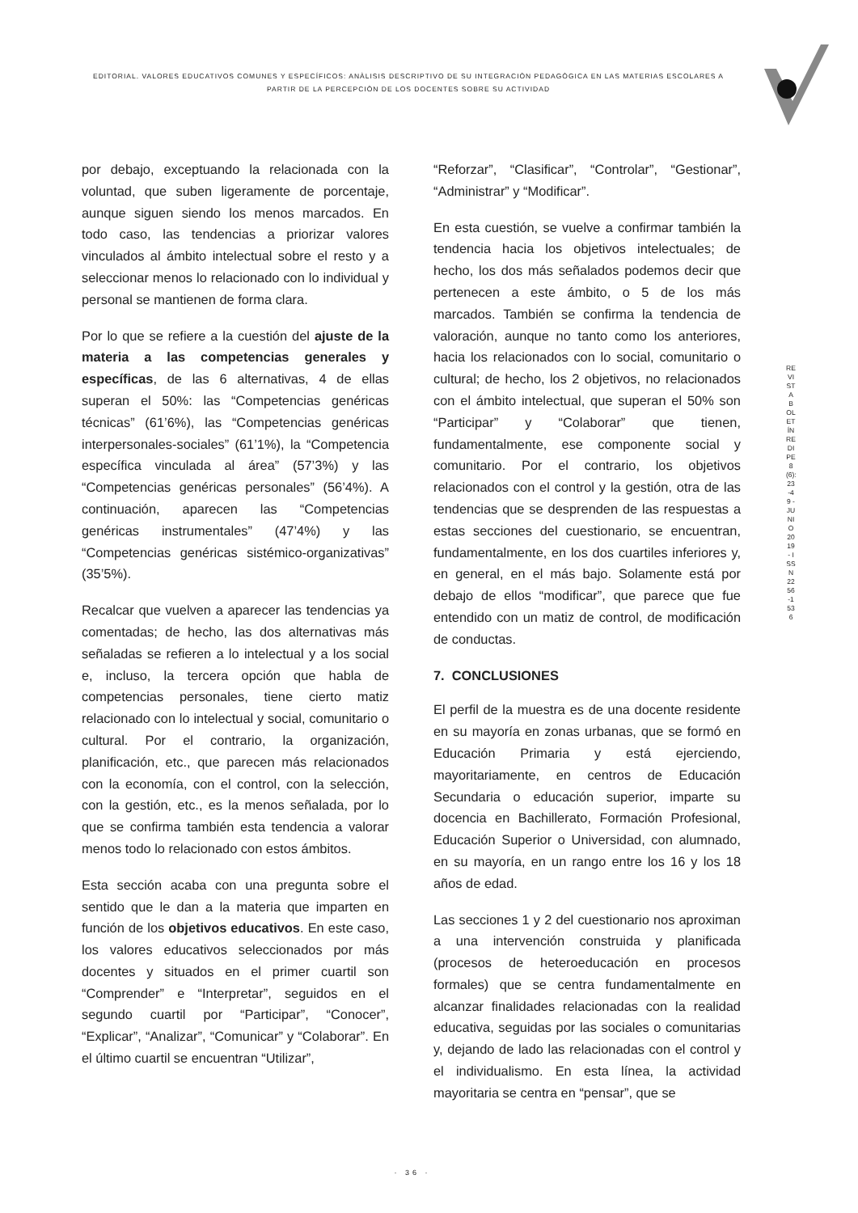EDITORIAL. VALORES EDUCATIVOS COMUNES Y ESPECÍFICOS: ANÀLISIS DESCRIPTIVO DE SU INTEGRACIÒN PEDAGÒGICA EN LAS MATERIAS ESCOLARES A PARTIR DE LA PERCEPCIÒN DE LOS DOCENTES SOBRE SU ACTIVIDAD
por debajo, exceptuando la relacionada con la voluntad, que suben ligeramente de porcentaje, aunque siguen siendo los menos marcados. En todo caso, las tendencias a priorizar valores vinculados al ámbito intelectual sobre el resto y a seleccionar menos lo relacionado con lo individual y personal se mantienen de forma clara.
Por lo que se refiere a la cuestión del ajuste de la materia a las competencias generales y específicas, de las 6 alternativas, 4 de ellas superan el 50%: las “Competencias genéricas técnicas” (61’6%), las “Competencias genéricas interpersonales-sociales” (61’1%), la “Competencia específica vinculada al área” (57’3%) y las “Competencias genéricas personales” (56’4%). A continuación, aparecen las “Competencias genéricas instrumentales” (47’4%) y las “Competencias genéricas sistémico-organizativas” (35’5%).
Recalcar que vuelven a aparecer las tendencias ya comentadas; de hecho, las dos alternativas más señaladas se refieren a lo intelectual y a los social e, incluso, la tercera opción que habla de competencias personales, tiene cierto matiz relacionado con lo intelectual y social, comunitario o cultural. Por el contrario, la organización, planificación, etc., que parecen más relacionados con la economía, con el control, con la selección, con la gestión, etc., es la menos señalada, por lo que se confirma también esta tendencia a valorar menos todo lo relacionado con estos ámbitos.
Esta sección acaba con una pregunta sobre el sentido que le dan a la materia que imparten en función de los objetivos educativos. En este caso, los valores educativos seleccionados por más docentes y situados en el primer cuartil son “Comprender” e “Interpretar”, seguidos en el segundo cuartil por “Participar”, “Conocer”, “Explicar”, “Analizar”, “Comunicar” y “Colaborar”. En el último cuartil se encuentran “Utilizar”,
“Reforzar”, “Clasificar”, “Controlar”, “Gestionar”, “Administrar” y “Modificar”.
En esta cuestión, se vuelve a confirmar también la tendencia hacia los objetivos intelectuales; de hecho, los dos más señalados podemos decir que pertenecen a este ámbito, o 5 de los más marcados. También se confirma la tendencia de valoración, aunque no tanto como los anteriores, hacia los relacionados con lo social, comunitario o cultural; de hecho, los 2 objetivos, no relacionados con el ámbito intelectual, que superan el 50% son “Participar” y “Colaborar” que tienen, fundamentalmente, ese componente social y comunitario. Por el contrario, los objetivos relacionados con el control y la gestión, otra de las tendencias que se desprenden de las respuestas a estas secciones del cuestionario, se encuentran, fundamentalmente, en los dos cuartiles inferiores y, en general, en el más bajo. Solamente está por debajo de ellos “modificar”, que parece que fue entendido con un matiz de control, de modificación de conductas.
7. CONCLUSIONES
El perfil de la muestra es de una docente residente en su mayoría en zonas urbanas, que se formó en Educación Primaria y está ejerciendo, mayoritariamente, en centros de Educación Secundaria o educación superior, imparte su docencia en Bachillerato, Formación Profesional, Educación Superior o Universidad, con alumnado, en su mayoría, en un rango entre los 16 y los 18 años de edad.
Las secciones 1 y 2 del cuestionario nos aproximan a una intervención construida y planificada (procesos de heteroeducación en procesos formales) que se centra fundamentalmente en alcanzar finalidades relacionadas con la realidad educativa, seguidas por las sociales o comunitarias y, dejando de lado las relacionadas con el control y el individualismo. En esta línea, la actividad mayoritaria se centra en “pensar”, que se
REVISTA BOLETÍN REDIPE 8 (6): 23-49 - JUNIO 2019 - ISSN 2256-1536
· 36 ·